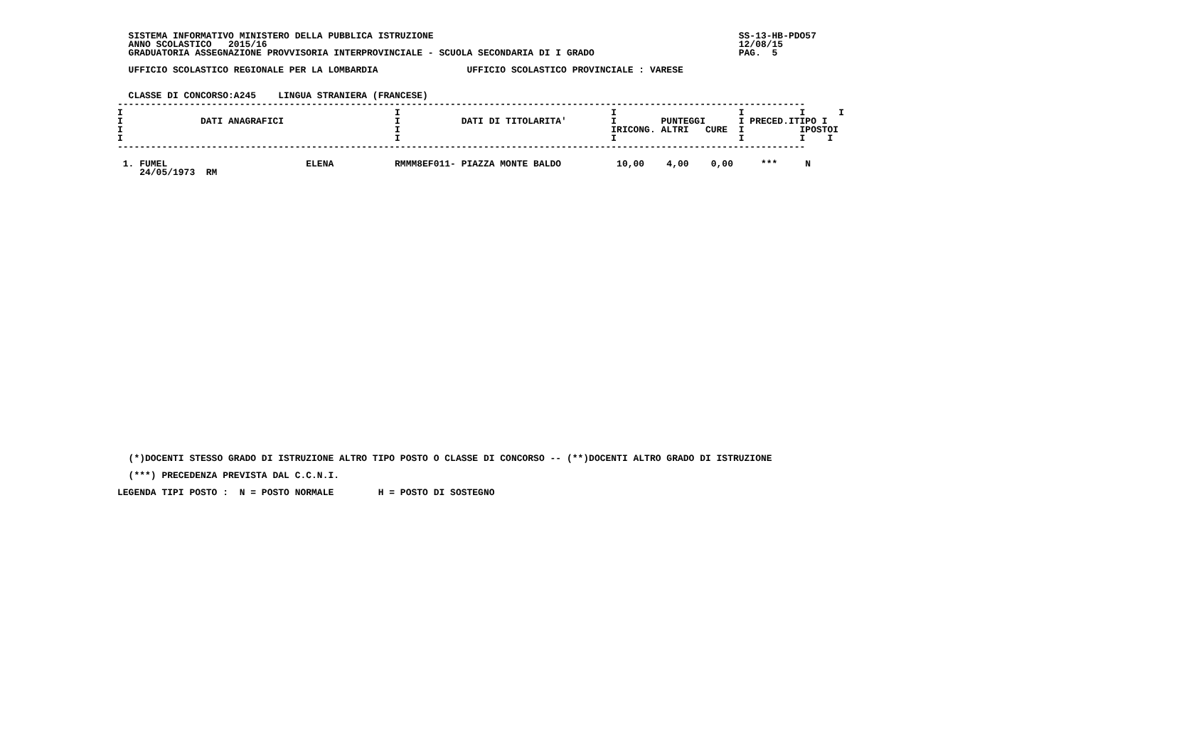SISTEMA INFORMATIVO MINISTERO DELLA PUBBLICA ISTRUZIONE                                                       SS-13-HB-PDO57
  ANNO SCOLASTICO   2015/16                                                                                     12/08/15
  GRADUATORIA ASSEGNAZIONE PROVVISORIA INTERPROVINCIALE - SCUOLA SECONDARIA DI I GRADO                          PAG.  5

  UFFICIO SCOLASTICO REGIONALE PER LA LOMBARDIA                UFFICIO SCOLASTICO PROVINCIALE : VARESE


  CLASSE DI CONCORSO:A245    LINGUA STRANIERA (FRANCESE)
| DATI ANAGRAFICI | DATI DI TITOLARITA' | IRICONG. | ALTRI | CURE | PRECED. | TIPO POSTO |
| --- | --- | --- | --- | --- | --- | --- |
----------------------------------------------------------------------------------------------------------------------------
I                                                 I                                      I                      I          I      I
I              DATI ANAGRAFICI                    I           DATI DI TITOLARITA'        I        PUNTEGGI      I PRECED.ITIPO I
I                                                 I                                      IRICONG. ALTRI   CURE  I          IPOSTOI
I                                                 I                                      I                      I          I    I
----------------------------------------------------------------------------------------------------------------------------

 1. FUMEL                         ELENA           RMMM8EF011- PIAZZA MONTE BALDO          10,00    4,00    0,00     ***     N
    24/05/1973  RM
  (*)DOCENTI STESSO GRADO DI ISTRUZIONE ALTRO TIPO POSTO O CLASSE DI CONCORSO -- (**)DOCENTI ALTRO GRADO DI ISTRUZIONE

  (***) PRECEDENZA PREVISTA DAL C.C.N.I.

LEGENDA TIPI POSTO :  N = POSTO NORMALE        H = POSTO DI SOSTEGNO